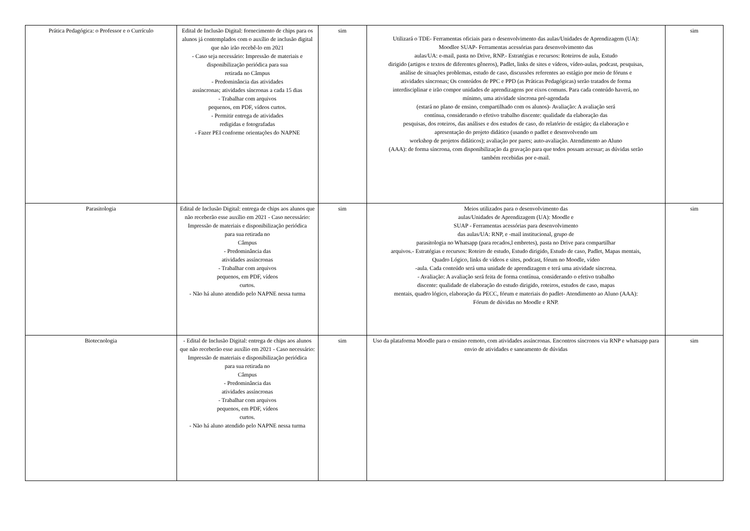| Prática Pedagógica: o Professor e o Currículo | Edital de Inclusão Digital: fornecimento de chips para os alunos já contemplados com o auxílio de inclusão digital que não irão recebê-lo em 2021 - Caso seja necessário: Impressão de materiais e disponibilização periódica para sua retirada no Câmpus - Predominância das atividades assíncronas; atividades síncronas a cada 15 dias - Trabalhar com arquivos pequenos, em PDF, vídeos curtos. - Permitir entrega de atividades redigidas e fotografadas - Fazer PEI conforme orientações do NAPNE | sim | Utilizará o TDE- Ferramentas oficiais para o desenvolvimento das aulas/Unidades de Aprendizagem (UA): Moodlee SUAP- Ferramentas acessórias para desenvolvimento das aulas/UA: e-mail, pasta no Drive, RNP.- Estratégias e recursos: Roteiros de aula, Estudo dirigido (artigos e textos de diferentes gêneros), Padlet, links de sites e vídeos, vídeo-aulas, podcast, pesquisas, análise de situações problemas, estudo de caso, discussões referentes ao estágio por meio de fóruns e atividades síncronas; Os conteúdos de PPC e PPD (as Práticas Pedagógicas) serão tratados de forma interdisciplinar e irão compor unidades de aprendizagens por eixos comuns. Para cada conteúdo haverá, no mínimo, uma atividade síncrona pré-agendada (estará no plano de ensino, compartilhado com os alunos)- Avaliação: A avaliação será contínua, considerando o efetivo trabalho discente: qualidade da elaboração das pesquisas, dos roteiros, das análises e dos estudos de caso, do relatório de estágio; da elaboração e apresentação do projeto didático (usando o padlet e desenvolvendo um workshop de projetos didáticos); avaliação por pares; auto-avaliação. Atendimento ao Aluno (AAA): de forma síncrona, com disponibilização da gravação para que todos possam acessar; as dúvidas serão também recebidas por e-mail. | sim |
| Parasitologia | Edital de Inclusão Digital: entrega de chips aos alunos que não receberão esse auxílio em 2021 - Caso necessário: Impressão de materiais e disponibilização periódica para sua retirada no Câmpus - Predominância das atividades assíncronas - Trabalhar com arquivos pequenos, em PDF, vídeos curtos. - Não há aluno atendido pelo NAPNE nessa turma | sim | Meios utilizados para o desenvolvimento das aulas/Unidades de Aprendizagem (UA): Moodle e SUAP - Ferramentas acessórias para desenvolvimento das aulas/UA: RNP, e -mail institucional, grupo de parasitologia no Whatsapp (para recados,l embretes), pasta no Drive para compartilhar arquivos.- Estratégias e recursos: Roteiro de estudo, Estudo dirigido, Estudo de caso, Padlet, Mapas mentais, Quadro Lógico, links de vídeos e sites, podcast, fórum no Moodle, vídeo -aula. Cada conteúdo será uma unidade de aprendizagem e terá uma atividade síncrona. - Avaliação: A avaliação será feita de forma contínua, considerando o efetivo trabalho discente: qualidade de elaboração do estudo dirigido, roteiros, estudos de caso, mapas mentais, quadro lógico, elaboração da PECC, fórum e materiais do padlet- Atendimento ao Aluno (AAA): Fórum de dúvidas no Moodle e RNP. | sim |
| Biotecnologia | - Edital de Inclusão Digital: entrega de chips aos alunos que não receberão esse auxílio em 2021 - Caso necessário: Impressão de materiais e disponibilização periódica para sua retirada no Câmpus - Predominância das atividades assíncronas - Trabalhar com arquivos pequenos, em PDF, vídeos curtos. - Não há aluno atendido pelo NAPNE nessa turma | sim | Uso da plataforma Moodle para o ensino remoto, com atividades assíncronas. Encontros síncronos via RNP e whatsapp para envio de atividades e saneamento de dúvidas | sim |